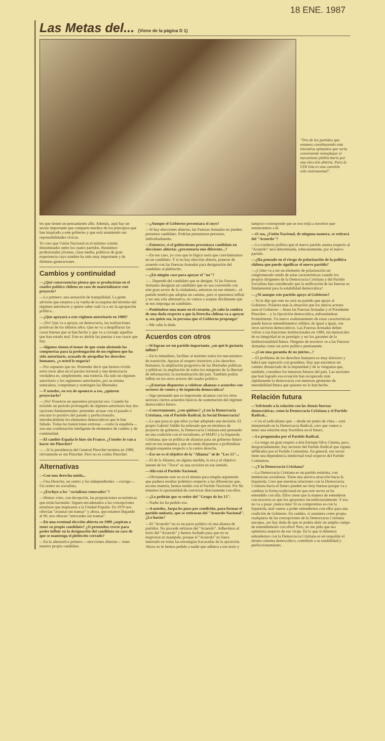18 ENE. 1987
Las Metas del... (Viene de la página D 1)
"Tres de los partidos que estamos constituyendo esta iniciativa opinamos que sería conveniente reemplazar el mecanismo plebiscitario por una elección abierta. Para la UDI ésta es una cuestión sólo instrumental".
tes que tienen un pensamiento afín. Además, aquí hay un sector importante que comparte muchos de los principios que han inspirado a este gobierno y que está asumiendo sus reponsabilidades cívicas.
Yo creo que Unión Nacional es el mínimo común denominador entre los cuatro partidos. Reunimos profesionales jóvenes, clase media, políticos de gran experiencia cuyo nombre ha sido muy importante y de distintas generaciones.
Cambios y continuidad
—¿Qué consecuencias piensa que se producirían en el cuadro político chileno en caso de materializarse este proyecto?
—Lo primero: una sensación de tranquilidad. La gente advierte que estamos a la vuelta de la esquina del término del régimen autoritario y quiere saber cuál va a ser la agrupación política...
—¿Que apoyará a este régimen autoritario en 1989?
—¡No! Que va a apoyar, en democracia, las realizaciones positivas de los últimos años. Que no va a despilfarrar las cosas buenas que se han hecho y que va a corregir aquellas que han estado mal. Esto es abrirle las puertas a ese cauce que hay.
—Algunos tienen el temor de que están abriendo las compuertas para la prolongación de un régimen que ha sido autoritario, acusado de atropellar los derechos humanos, ¿o usted lo negaría?
—Por supuesto que no. Pretender decir que hemos vivido estos trece años en el paraíso terrenal y una democracia verdadera es, simplemente, una tontería. Ha sido un régimen autoritario y los regímenes autoritarios, por su misma naturaleza, comprimen y restringen las libertades.
—Y ustedes, en vez de oponerse a eso, ¿quieren proyectarlo?
—¡No! Nosotros no queremos proyectar eso. Cuando ha existido un período prolongado de régimen autoritario hay dos opciones fundamentales: pretender arrasar con el pasado o rescatar lo positivo del pasado y perfeccionarlo, introduciéndole los elementos democráticos que le han faltado. Todas las transiciones exitosas —como la española— son una combinación inteligente de elementos de cambio y de continuidad.
—El cambio España lo hizo sin Franco. ¿Ustedes lo van a hacer sin Pinochet?
—...Si la presidencia del General Pinochet termina en 1989, obviamente es sin Pinochet. Pero no es contra Pinochet.
Alternativas
—Con una derecha unida...
—Una Derecha, un centro y los independientes —corrige—. Un centro no socialista.
—¿Excluye a los "socialistas renovados"?
—Hemos visto, con decepción, las proposiciones económicas que están haciendo: Siguen encadenados a las concepciones estatistas que inspiraron a la Unidad Popular. En 1970 nos ofrecían "avanzar sin transar" y ahora, que estamos llegando al 90, nos ofrecen "retroceder sin transar".
—En una eventual elección abierta en 1989 ¿aspiran a tener su propio candidato? ¿O pretenden crecer para poder influir en la designación del candidato en caso de que se mantenga el plebiscito cerrado?
—En la alternativa primera —elecciones abiertas— tener nuestro propio candidato.
—¿Aunque el Gobierno presentara el suyo?
—Si hay elecciones abiertas, las Fuerzas Armadas no pueden presentar candidato. Podrían presentarse personas, individualmente.
—Entonces, si el gobiernismo presentara candidato en elecciones abiertas ¿presentaría uno diferente...?
—En ese caso, yo creo que lo lógico sería que conviniéramos en un candidato. Y si no hay elección abierta, ponerse de acuerdo con las Fuerzas Armadas para designación del candidato al plebiscito.
—¿En ningún caso para apoyar el "no"?
—...Depende del candidato que se designe. Si las Fuerzas Armadas designan un candidato que no sea convenido con este gran sector de la ciudadanía, entonces en ese minuto... el partido tendrá que adoptar un camino, pero si queremos influir y ser una sola alternativa, no vamos a aceptar dócilmente que se nos imponga un candidato.
—Poniéndose una mano en el corazón, ¿le cabe la sombra de una duda respecto a que la Derecha chilena va a apoyar a, sea quien sea, la persona que el Gobierno proponga?
—Me cabe la duda.
Acuerdos con otros
—Si logran ser un partido importante, ¿en qué le gustaría influir?
—En lo inmediato, facilitar al máximo todos los mecanismos de transición. Apoyar el respeto irrestricto a los derechos humanos; la ampliación progresiva de las libertades políticas y públicas; la ampliación de todos los márgenes de la libertad de información; la normalización del país. También podría influir en los otros actores del cuadro político.
—¿Estarían dispuestos a celebrar alianzas o acuerdos con sectores de centro y de izquierda democrática?
—Sigo pensando que es importante alcanzar con los otros sectores ciertos acuerdos básicos de sustentación del régimen democrático futuro.
—Concretamente, ¿con quiénes? ¿Con la Democracia Cristiana, con el Partido Radical, la Social Democracia?
—Lo que pasa es que ellos ya han adoptado una decisión. El propio Gabriel Valdés ha reiterado que en términos de proyecto de gobierno, la Democracia Cristiana está pensando en una coalición con el socialismo, el MAPU y la Izquierda Cristiana; que su política de alianzas para un gobierno futuro está en ese esquema y que no están dispuestos a profundizar ningún esquema respecto a la centro derecha.
—Ese no es el objetivo de la "Alianza" ni de "Los 13"...
—El de la Alianza, en alguna medida, lo era y el objetivo latente de los "Trece" es una revisión en ese sentido.
—Ahí está el Partido Nacional.
—Obviamente este no es el minuto para ningún argumento que pudiera resultar polémico respecto a las diferencias que, en esta materia, hemos tenido con el Partido Nacional. Por fin tenemos la oportunidad de conversar directamente con ellos.
—¿Le pedirán que se retire del "Grupo de los 13".
—Nadie les ha pedido eso.
—A ustedes, Jarpa les puso por condición, para formar el partido unitario, que se retiraran del "Acuerdo Nacional". ¿Lo harán?
—El "Acuerdo" no es un pacto político ni una alianza de partidos. No procede retirarse del "Acuerdo". Adherimos al texto del "Acuerdo" y hemos luchado para que no se tergiverse ni manipule; porque el "Acuerdo" no fuera insertado en todas las estrategias fracasadas de la oposición. Ahora no le hemos pedido a nadie que adhiera a ese texto y tampoco corresponde que se nos exija a nosotros que renunciemos a él.
—O sea, ¿Unión Nacional, de ninguna manera, se retirará del "Acuerdo"?
—La conducta política que el nuevo partido asuma respecto al "Acuerdo" será determinada, soberanamente, por el nuevo partido.
—¿Ha pensado en el riesgo de polarización de la política chilena que puede significar el nuevo partido?
—¿Cómo va a ser un elemento de polarización un conglomerado unido de estas características cuando los propios dirigentes de la Democracia Cristiana y del Partido Socialista han considerado que la unificación de las fuerzas es fundamental para la estabilidad democrática?
—¿Ni aunque este partido apoye al Gobierno?
—Ya le dije que este no será un partido que apoye al Gobierno. Polariza más la situación que los únicos actores sean el Gobierno —léase las Fuerzas Armadas y el Presidente Pinochet— y la Oposición democrática, enfrentándose frontalmente. Un nuevo realineamiento de estas características puede buscar entendimientos sólidos, de igual a igual, con otros sectores democráticos. Las Fuerzas Armadas deben volver a sus funciones institucionales en 1989, sin menoscabo de su integridad ni su prestigio y ser los garantes de la institucionalidad futura. Ninguno de nosotros ve a las Fuerzas Armadas como un actor político permanente.
—¿Con una garantía de no juicios...?
—El problema de los derechos humanos es muy doloroso y habrá que superarlo con grandeza. Hay que encontrar un camino distanciado de la impunidad y de la venganza que, también, considere los intereses futuros del país. Las naciones que han logrado esa ecuación han recuperado más rápidamente la democracia con menores gérmenes de inestabilidad futura que quienes no lo han hecho.
Relación futura
—Volviendo a la relación con las demás fuerzas democráticas, como la Democracia Cristiana y el Partido Radical...
—Con el radicalismo que —desde mi punto de vista— está interpretado en la Democracia Radical, creo que vamos a tener una relación muy fructífera en el futuro.
—Le preguntaba por el Partido Radical.
—Le tengo un gran respeto a don Enrique Silva Cimma, pero, desgraciadamente, hay sectores del Partido Radical que siguen infiltrados por el Partido Comunista. En general, ese sector tiene una dependencia intelectual total respecto del Partido Comunista.
—¿Y la Democracia Cristiana?
—La Democracia Cristiana es un partido estatista, con tendencias socialistas. Tiene una atávica atracción hacia la Izquierda. Creo que nuestras relaciones con la Democracia Cristiana hacia el futuro pueden ser muy buenas porque va a cambiar la forma tradicional en que este sector se ha entendido con ella. Ellos creen que la manera de entenderse con nosotros es que los apoyemos incondicionalmente. Y eso no va a pasar ¡nunca más! Si su compromiso es con la Izquierda, mal vamos a poder entendernos con ellos para una coalición de Gobierno. En cambio, si asumiera como propia cualquiera de las concepciones de la Democracia Cristiana europea, ¡no hay duda de que se podría abrir un amplio campo de entendimiento con ellos! Pero, no me pida que sea optimista respecto de ese viraje. En lo que sí debemos entendernos con la Democracia Cristiana es en respaldar el mismo sistema democrático, contribuir a su estabilidad y perfeccionamiento.